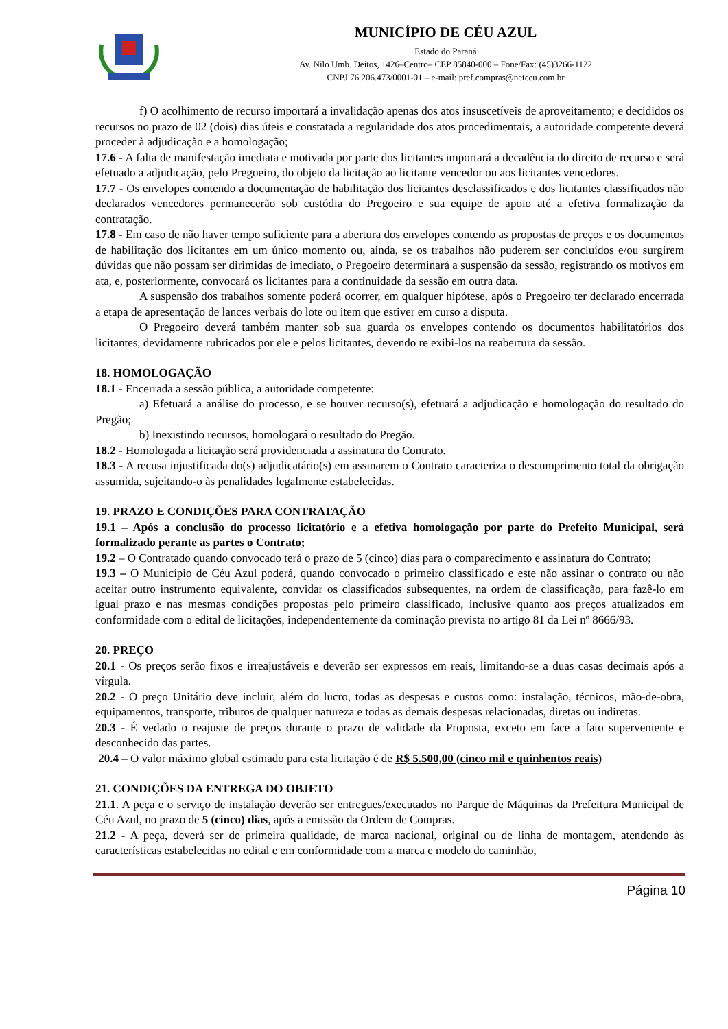MUNICÍPIO DE CÉU AZUL
Estado do Paraná
Av. Nilo Umb. Deitos, 1426–Centro– CEP 85840-000 – Fone/Fax: (45)3266-1122
CNPJ 76.206.473/0001-01 – e-mail: pref.compras@netceu.com.br
f) O acolhimento de recurso importará a invalidação apenas dos atos insuscetíveis de aproveitamento; e decididos os recursos no prazo de 02 (dois) dias úteis e constatada a regularidade dos atos procedimentais, a autoridade competente deverá proceder à adjudicação e a homologação;
17.6 - A falta de manifestação imediata e motivada por parte dos licitantes importará a decadência do direito de recurso e será efetuado a adjudicação, pelo Pregoeiro, do objeto da licitação ao licitante vencedor ou aos licitantes vencedores.
17.7 - Os envelopes contendo a documentação de habilitação dos licitantes desclassificados e dos licitantes classificados não declarados vencedores permanecerão sob custódia do Pregoeiro e sua equipe de apoio até a efetiva formalização da contratação.
17.8 - Em caso de não haver tempo suficiente para a abertura dos envelopes contendo as propostas de preços e os documentos de habilitação dos licitantes em um único momento ou, ainda, se os trabalhos não puderem ser concluídos e/ou surgirem dúvidas que não possam ser dirimidas de imediato, o Pregoeiro determinará a suspensão da sessão, registrando os motivos em ata, e, posteriormente, convocará os licitantes para a continuidade da sessão em outra data.
A suspensão dos trabalhos somente poderá ocorrer, em qualquer hipótese, após o Pregoeiro ter declarado encerrada a etapa de apresentação de lances verbais do lote ou item que estiver em curso a disputa.
O Pregoeiro deverá também manter sob sua guarda os envelopes contendo os documentos habilitatórios dos licitantes, devidamente rubricados por ele e pelos licitantes, devendo re exibi-los na reabertura da sessão.
18. HOMOLOGAÇÃO
18.1 - Encerrada a sessão pública, a autoridade competente:
a) Efetuará a análise do processo, e se houver recurso(s), efetuará a adjudicação e homologação do resultado do Pregão;
b) Inexistindo recursos, homologará o resultado do Pregão.
18.2 - Homologada a licitação será providenciada a assinatura do Contrato.
18.3 - A recusa injustificada do(s) adjudicatário(s) em assinarem o Contrato caracteriza o descumprimento total da obrigação assumida, sujeitando-o às penalidades legalmente estabelecidas.
19. PRAZO E CONDIÇÕES PARA CONTRATAÇÃO
19.1 – Após a conclusão do processo licitatório e a efetiva homologação por parte do Prefeito Municipal, será formalizado perante as partes o Contrato;
19.2 – O Contratado quando convocado terá o prazo de 5 (cinco) dias para o comparecimento e assinatura do Contrato;
19.3 – O Município de Céu Azul poderá, quando convocado o primeiro classificado e este não assinar o contrato ou não aceitar outro instrumento equivalente, convidar os classificados subsequentes, na ordem de classificação, para fazê-lo em igual prazo e nas mesmas condições propostas pelo primeiro classificado, inclusive quanto aos preços atualizados em conformidade com o edital de licitações, independentemente da cominação prevista no artigo 81 da Lei nº 8666/93.
20. PREÇO
20.1 - Os preços serão fixos e irreajustáveis e deverão ser expressos em reais, limitando-se a duas casas decimais após a vírgula.
20.2 - O preço Unitário deve incluir, além do lucro, todas as despesas e custos como: instalação, técnicos, mão-de-obra, equipamentos, transporte, tributos de qualquer natureza e todas as demais despesas relacionadas, diretas ou indiretas.
20.3 - É vedado o reajuste de preços durante o prazo de validade da Proposta, exceto em face a fato superveniente e desconhecido das partes.
20.4 – O valor máximo global estimado para esta licitação é de R$ 5.500,00 (cinco mil e quinhentos reais)
21. CONDIÇÕES DA ENTREGA DO OBJETO
21.1. A peça e o serviço de instalação deverão ser entregues/executados no Parque de Máquinas da Prefeitura Municipal de Céu Azul, no prazo de 5 (cinco) dias, após a emissão da Ordem de Compras.
21.2 - A peça, deverá ser de primeira qualidade, de marca nacional, original ou de linha de montagem, atendendo às características estabelecidas no edital e em conformidade com a marca e modelo do caminhão,
Página 10